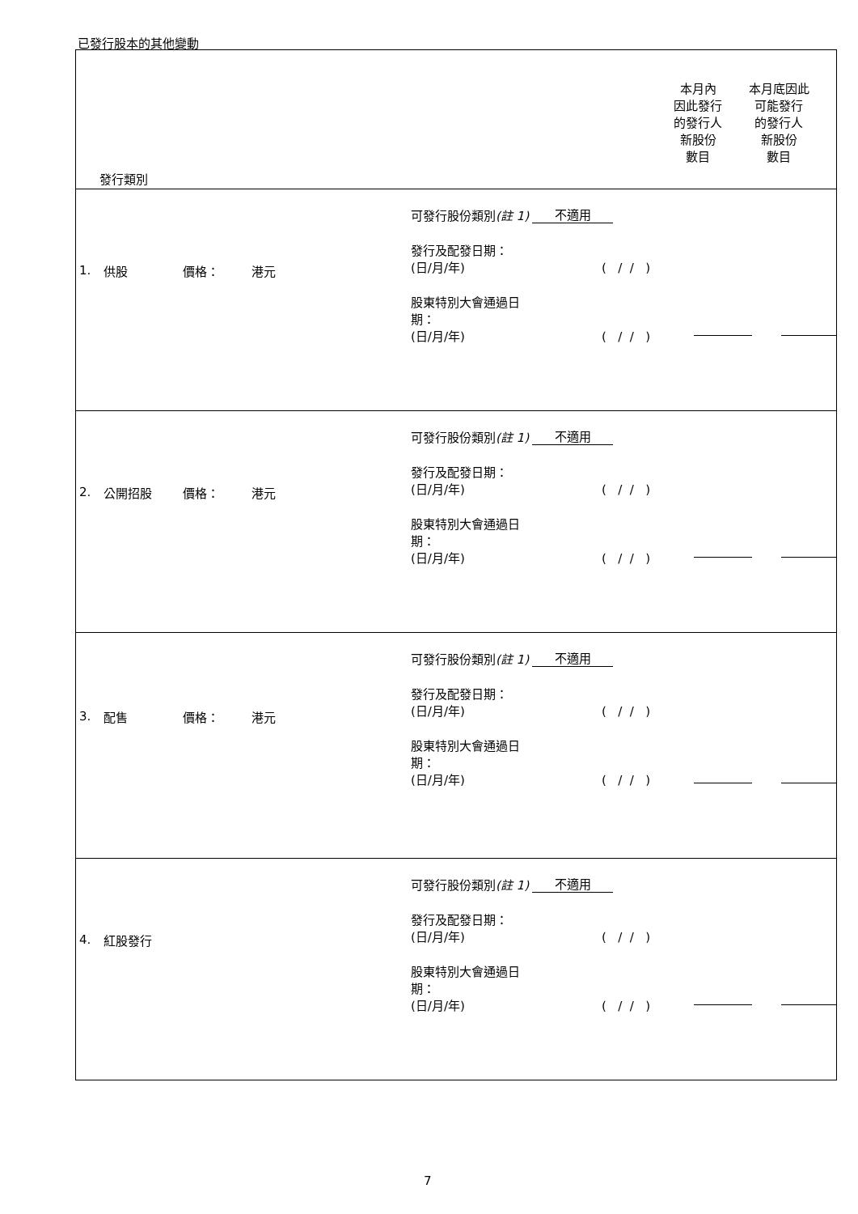已發行股本的其他變動
| 發行類別 本月內 因此發行 的發行人 新股份 數目 本月底因此 可能發行 的發行人 新股份 數目 |
| 1. 供股 價格： 港元 可發行股份類別 (註 1) 不適用 發行及配發日期： (日/月/年) ( / / ) 股東特別大會通過日 期： (日/月/年) ( / / ) |
| 2. 公開招股 價格： 港元 可發行股份類別 (註 1) 不適用 發行及配發日期： (日/月/年) ( / / ) 股東特別大會通過日 期： (日/月/年) ( / / ) |
| 3. 配售 價格： 港元 可發行股份類別 (註 1) 不適用 發行及配發日期： (日/月/年) ( / / ) 股東特別大會通過日 期： (日/月/年) ( / / ) |
| 4. 紅股發行 可發行股份類別 (註 1) 不適用 發行及配發日期： (日/月/年) ( / / ) 股東特別大會通過日 期： (日/月/年) ( / / ) |
7